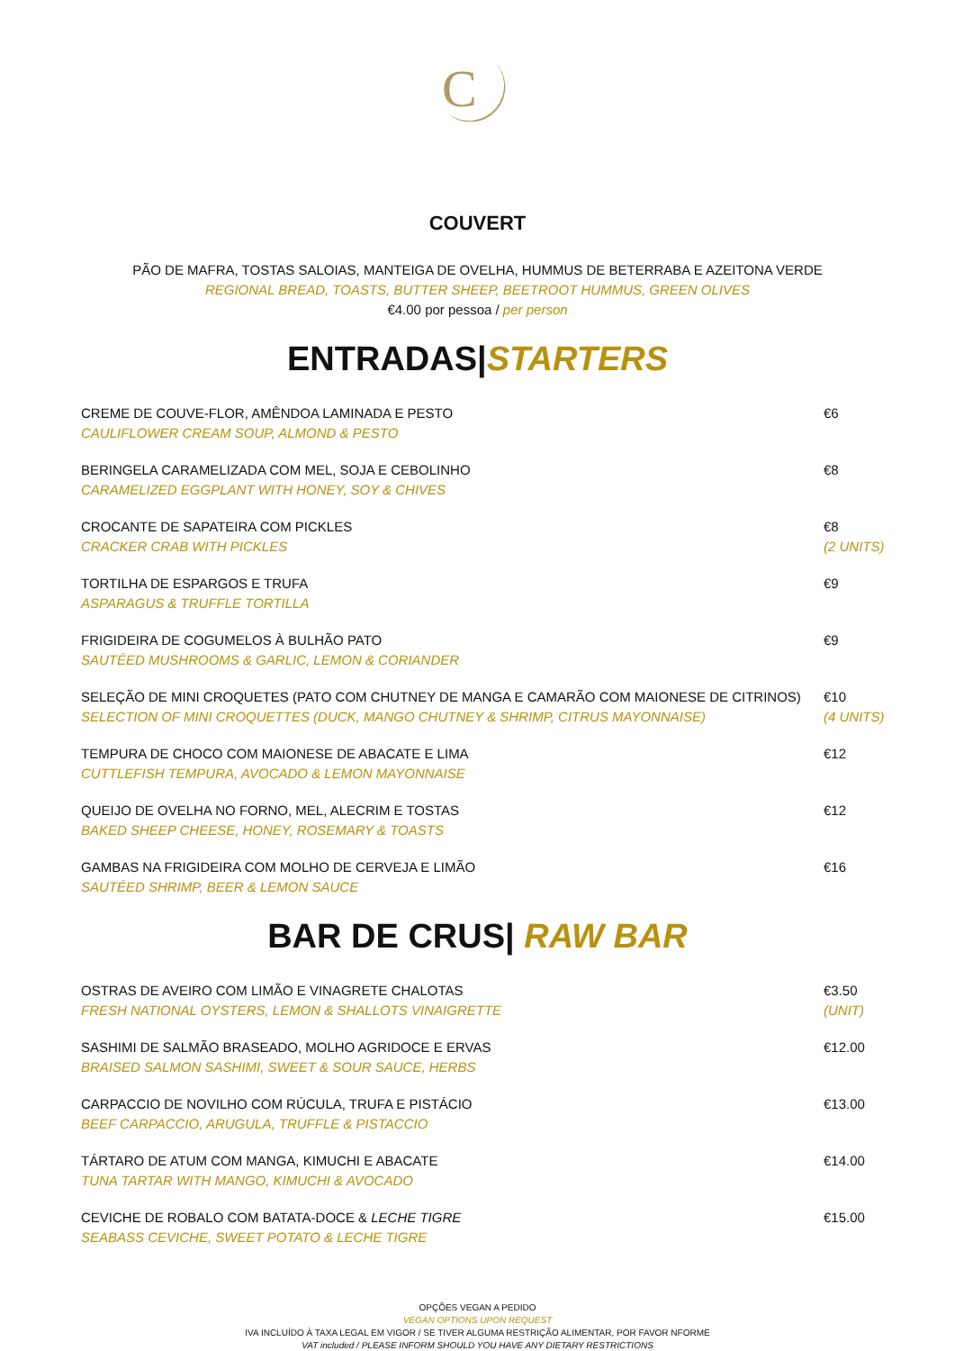C
COUVERT
PÃO DE MAFRA, TOSTAS SALOIAS, MANTEIGA DE OVELHA, HUMMUS DE BETERRABA E AZEITONA VERDE
REGIONAL BREAD, TOASTS, BUTTER SHEEP, BEETROOT HUMMUS, GREEN OLIVES
€4.00 por pessoa / per person
ENTRADAS|STARTERS
CREME DE COUVE-FLOR, AMÊNDOA LAMINADA E PESTO
CAULIFLOWER CREAM SOUP, ALMOND & PESTO
€6
BERINGELA CARAMELIZADA COM MEL, SOJA E CEBOLINHO
CARAMELIZED EGGPLANT WITH HONEY, SOY & CHIVES
€8
CROCANTE DE SAPATEIRA COM PICKLES
CRACKER CRAB WITH PICKLES
€8
(2 UNITS)
TORTILHA DE ESPARGOS E TRUFA
ASPARAGUS & TRUFFLE TORTILLA
€9
FRIGIDEIRA DE COGUMELOS À BULHÃO PATO
SAUTÉED MUSHROOMS & GARLIC, LEMON & CORIANDER
€9
SELEÇÃO DE MINI CROQUETES (PATO COM CHUTNEY DE MANGA E CAMARÃO COM MAIONESE DE CITRINOS)
SELECTION OF MINI CROQUETTES (DUCK, MANGO CHUTNEY & SHRIMP, CITRUS MAYONNAISE)
€10
(4 UNITS)
TEMPURA DE CHOCO COM MAIONESE DE ABACATE E LIMA
CUTTLEFISH TEMPURA, AVOCADO & LEMON MAYONNAISE
€12
QUEIJO DE OVELHA NO FORNO, MEL, ALECRIM E TOSTAS
BAKED SHEEP CHEESE, HONEY, ROSEMARY & TOASTS
€12
GAMBAS NA FRIGIDEIRA COM MOLHO DE CERVEJA E LIMÃO
SAUTÉED SHRIMP, BEER & LEMON SAUCE
€16
BAR DE CRUS| RAW BAR
OSTRAS DE AVEIRO COM LIMÃO E VINAGRETE CHALOTAS
FRESH NATIONAL OYSTERS, LEMON & SHALLOTS VINAIGRETTE
€3.50
(UNIT)
SASHIMI DE SALMÃO BRASEADO, MOLHO AGRIDOCE E ERVAS
BRAISED SALMON SASHIMI, SWEET & SOUR SAUCE, HERBS
€12.00
CARPACCIO DE NOVILHO COM RÚCULA, TRUFA E PISTÁCIO
BEEF CARPACCIO, ARUGULA, TRUFFLE & PISTACCIO
€13.00
TÁRTARO DE ATUM COM MANGA, KIMUCHI E ABACATE
TUNA TARTAR WITH MANGO, KIMUCHI & AVOCADO
€14.00
CEVICHE DE ROBALO COM BATATA-DOCE & LECHE TIGRE
SEABASS CEVICHE, SWEET POTATO & LECHE TIGRE
€15.00
OPÇÕES VEGAN A PEDIDO
VEGAN OPTIONS UPON REQUEST
IVA INCLUÍDO À TAXA LEGAL EM VIGOR / SE TIVER ALGUMA RESTRIÇÃO ALIMENTAR, POR FAVOR NFORME
VAT included / PLEASE INFORM SHOULD YOU HAVE ANY DIETARY RESTRICTIONS